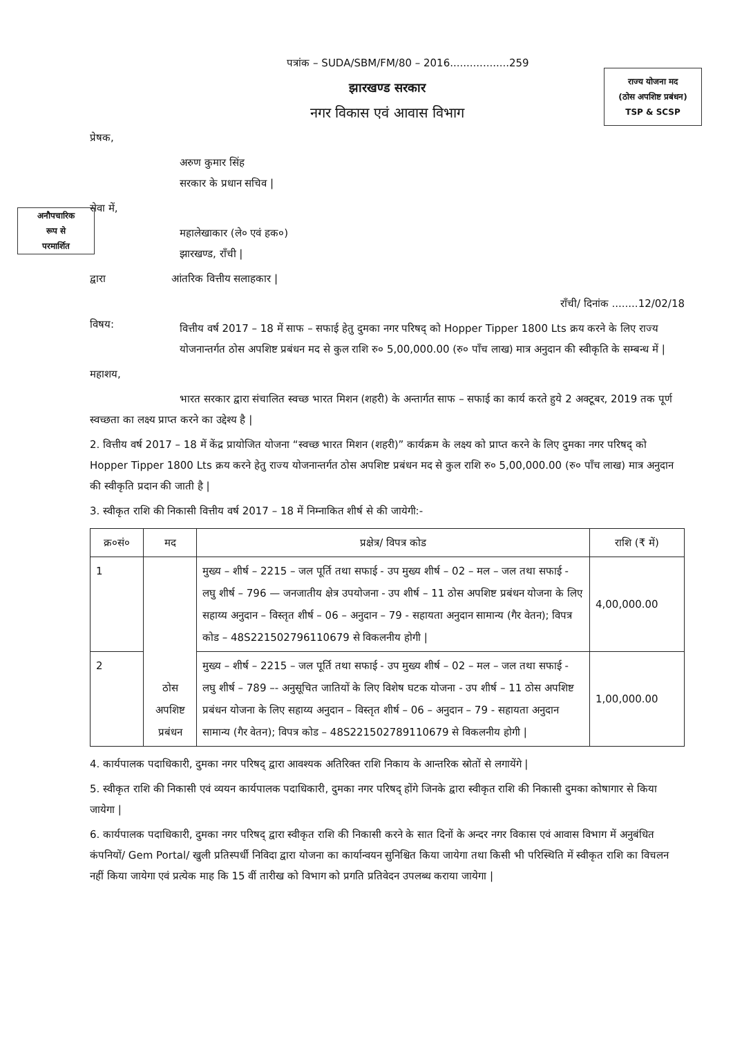राज्य योजना मद
(ठोस अपशिष्ट प्रबंधन)
TSP & SCSP
अनौपचारिक
रूप से
परमार्शित
पत्रांक – SUDA/SBM/FM/80 – 2016..................259
झारखण्ड सरकार
नगर विकास एवं आवास विभाग
प्रेषक,
अरुण कुमार सिंह
सरकार के प्रधान सचिव |
सेवा में,
महालेखाकार (ले० एवं हक०)
झारखण्ड, राँची |
द्वारा आंतरिक वित्तीय सलाहकार |
राँची/ दिनांक ........12/02/18
विषय:
वित्तीय वर्ष 2017 – 18 में साफ – सफाई हेतु दुमका नगर परिषद् को Hopper Tipper 1800 Lts क्रय करने के लिए राज्य योजनान्तर्गत ठोस अपशिष्ट प्रबंधन मद से कुल राशि रु० 5,00,000.00 (रु० पाँच लाख) मात्र अनुदान की स्वीकृति के सम्बन्ध में |
महाशय,
भारत सरकार द्वारा संचालित स्वच्छ भारत मिशन (शहरी) के अन्तार्गत साफ – सफाई का कार्य करते हुये 2 अक्टूबर, 2019 तक पूर्ण स्वच्छता का लक्ष्य प्राप्त करने का उद्देश्य है |
2. वित्तीय वर्ष 2017 – 18 में केंद्र प्रायोजित योजना “स्वच्छ भारत मिशन (शहरी)” कार्यक्रम के लक्ष्य को प्राप्त करने के लिए दुमका नगर परिषद् को Hopper Tipper 1800 Lts क्रय करने हेतु राज्य योजनान्तर्गत ठोस अपशिष्ट प्रबंधन मद से कुल राशि रु० 5,00,000.00 (रु० पाँच लाख) मात्र अनुदान की स्वीकृति प्रदान की जाती है |
3. स्वीकृत राशि की निकासी वित्तीय वर्ष 2017 – 18 में निम्नाकित शीर्ष से की जायेगी:-
| क्र०सं० | मद | प्रक्षेत्र/ विपत्र कोड | राशि (₹ में) |
| --- | --- | --- | --- |
| 1 | ठोस अपशिष्ट प्रबंधन | मुख्य – शीर्ष – 2215 – जल पूर्ति तथा सफाई - उप मुख्य शीर्ष – 02 – मल – जल तथा सफाई - लघु शीर्ष – 796 — जनजातीय क्षेत्र उपयोजना - उप शीर्ष – 11 ठोस अपशिष्ट प्रबंधन योजना के लिए सहाय्य अनुदान – विस्तृत शीर्ष – 06 – अनुदान – 79 - सहायता अनुदान सामान्य (गैर वेतन); विपत्र कोड – 48S221502796110679 से विकलनीय होगी / | 4,00,000.00 |
| 2 | | मुख्य – शीर्ष – 2215 – जल पूर्ति तथा सफाई - उप मुख्य शीर्ष – 02 – मल – जल तथा सफाई - लघु शीर्ष – 789 –- अनुसूचित जातियों के लिए विशेष घटक योजना - उप शीर्ष – 11 ठोस अपशिष्ट प्रबंधन योजना के लिए सहाय्य अनुदान – विस्तृत शीर्ष – 06 – अनुदान – 79 - सहायता अनुदान सामान्य (गैर वेतन); विपत्र कोड – 48S221502789110679 से विकलनीय होगी / | 1,00,000.00 |
4. कार्यपालक पदाधिकारी, दुमका नगर परिषद् द्वारा आवश्यक अतिरिक्त राशि निकाय के आन्तरिक स्रोतों से लगायेंगे |
5. स्वीकृत राशि की निकासी एवं व्ययन कार्यपालक पदाधिकारी, दुमका नगर परिषद् होंगे जिनके द्वारा स्वीकृत राशि की निकासी दुमका कोषागार से किया जायेगा |
6. कार्यपालक पदाधिकारी, दुमका नगर परिषद् द्वारा स्वीकृत राशि की निकासी करने के सात दिनों के अन्दर नगर विकास एवं आवास विभाग में अनुबंधित कंपनियों/ Gem Portal/ खुली प्रतिस्पर्धी निविदा द्वारा योजना का कार्यान्वयन सुनिश्चित किया जायेगा तथा किसी भी परिस्थिति में स्वीकृत राशि का विचलन नहीं किया जायेगा एवं प्रत्येक माह कि 15 वीं तारीख को विभाग को प्रगति प्रतिवेदन उपलब्ध कराया जायेगा |